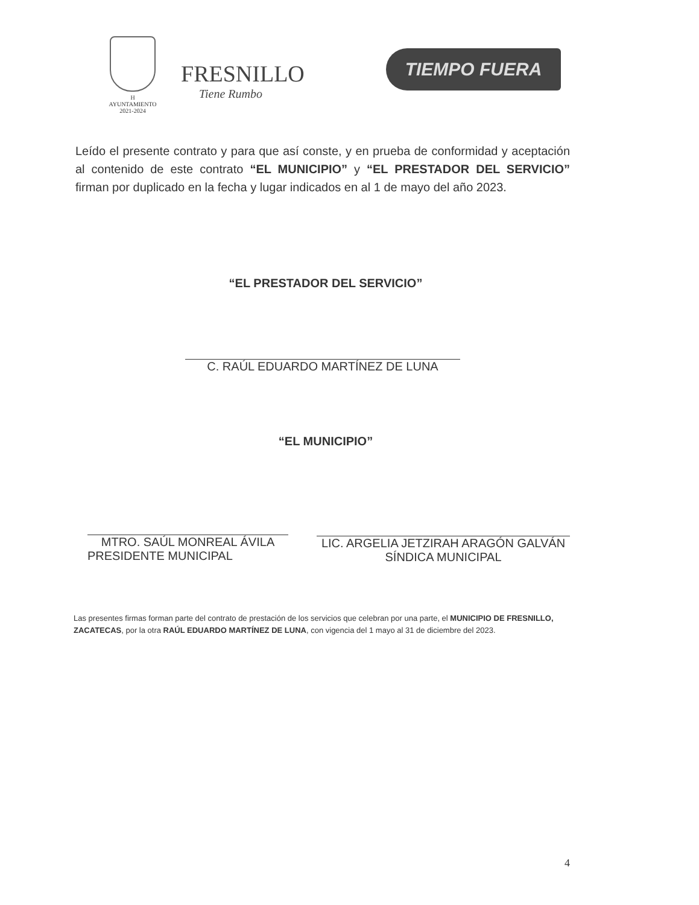H AYUNTAMIENTO
2021-2024
FRESNILLO
Tiene Rumbo
TIEMPO FUERA
Leído el presente contrato y para que así conste, y en prueba de conformidad y aceptación al contenido de este contrato “EL MUNICIPIO” y “EL PRESTADOR DEL SERVICIO” firman por duplicado en la fecha y lugar indicados en al 1 de mayo del año 2023.
“EL PRESTADOR DEL SERVICIO”
C. RAÚL EDUARDO MARTÍNEZ DE LUNA
“EL MUNICIPIO”
MTRO. SAÚL MONREAL ÁVILA
PRESIDENTE MUNICIPAL
LIC. ARGELIA JETZIRAH ARAGÓN GALVÁN
SÍNDICA MUNICIPAL
Las presentes firmas forman parte del contrato de prestación de los servicios que celebran por una parte, el MUNICIPIO DE FRESNILLO, ZACATECAS, por la otra RAÚL EDUARDO MARTÍNEZ DE LUNA, con vigencia del 1 mayo al 31 de diciembre del 2023.
4